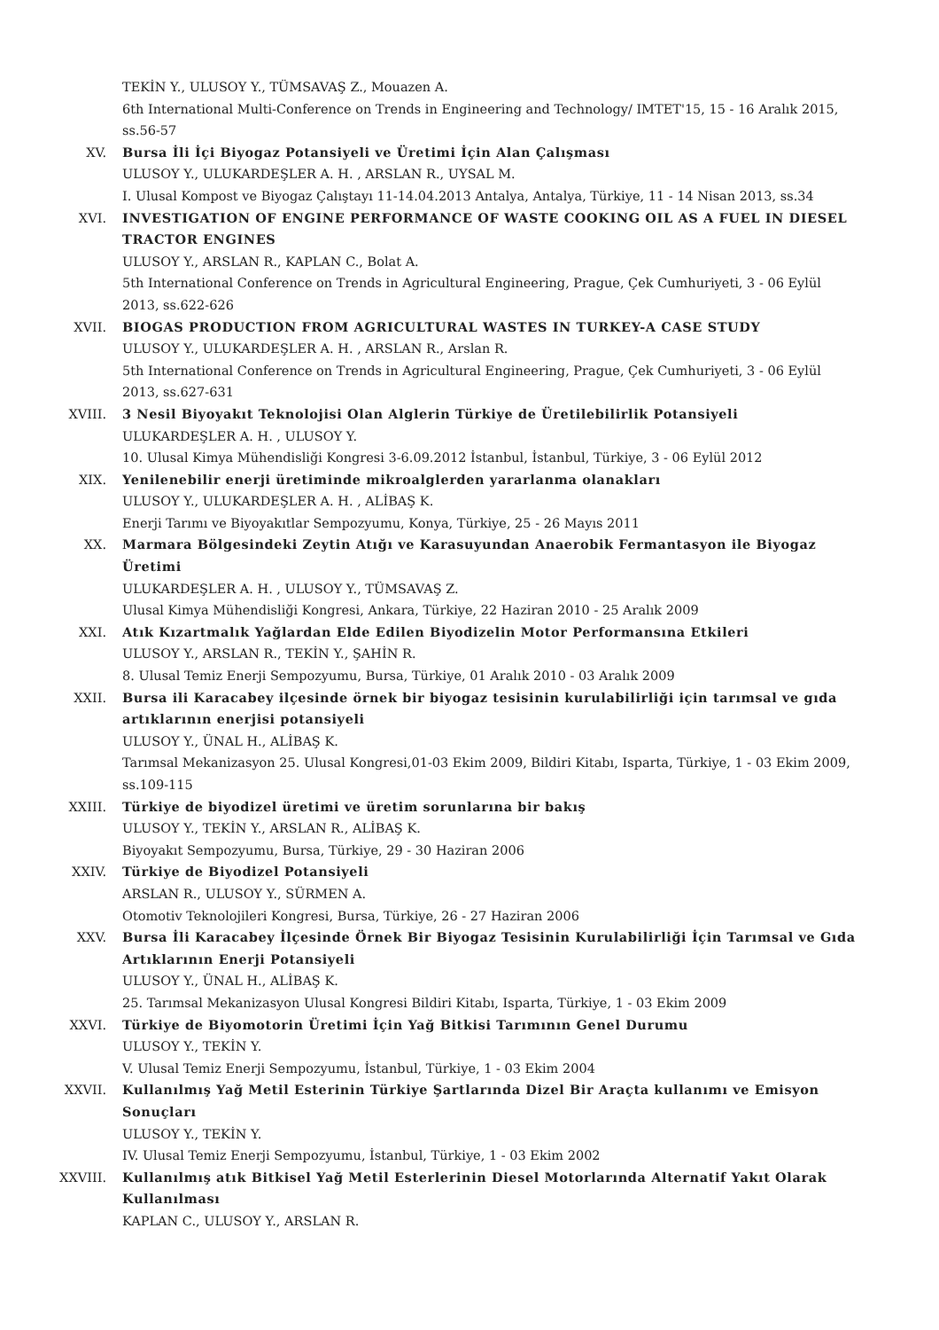TEKİN Y., ULUSOY Y., TÜMSAVAŞ Z., Mouazen A.
6th International Multi-Conference on Trends in Engineering and Technology/ IMTET'15, 15 - 16 Aralık 2015, ss.56-57
XV. Bursa İli İçi Biyogaz Potansiyeli ve Üretimi İçin Alan Çalışması
ULUSOY Y., ULUKARDEŞLER A. H. , ARSLAN R., UYSAL M.
I. Ulusal Kompost ve Biyogaz Çalıştayı 11-14.04.2013 Antalya, Antalya, Türkiye, 11 - 14 Nisan 2013, ss.34
XVI. INVESTIGATION OF ENGINE PERFORMANCE OF WASTE COOKING OIL AS A FUEL IN DIESEL TRACTOR ENGINES
ULUSOY Y., ARSLAN R., KAPLAN C., Bolat A.
5th International Conference on Trends in Agricultural Engineering, Prague, Çek Cumhuriyeti, 3 - 06 Eylül 2013, ss.622-626
XVII. BIOGAS PRODUCTION FROM AGRICULTURAL WASTES IN TURKEY-A CASE STUDY
ULUSOY Y., ULUKARDEŞLER A. H. , ARSLAN R., Arslan R.
5th International Conference on Trends in Agricultural Engineering, Prague, Çek Cumhuriyeti, 3 - 06 Eylül 2013, ss.627-631
XVIII. 3 Nesil Biyoyakıt Teknolojisi Olan Alglerin Türkiye de Üretilebilirlik Potansiyeli
ULUKARDEŞLER A. H. , ULUSOY Y.
10. Ulusal Kimya Mühendisliği Kongresi 3-6.09.2012 İstanbul, İstanbul, Türkiye, 3 - 06 Eylül 2012
XIX. Yenilenebilir enerji üretiminde mikroalglerden yararlanma olanakları
ULUSOY Y., ULUKARDEŞLER A. H. , ALİBAŞ K.
Enerji Tarımı ve Biyoyakıtlar Sempozyumu, Konya, Türkiye, 25 - 26 Mayıs 2011
XX. Marmara Bölgesindeki Zeytin Atığı ve Karasuyundan Anaerobik Fermantasyon ile Biyogaz Üretimi
ULUKARDEŞLER A. H. , ULUSOY Y., TÜMSAVAŞ Z.
Ulusal Kimya Mühendisliği Kongresi, Ankara, Türkiye, 22 Haziran 2010 - 25 Aralık 2009
XXI. Atık Kızartmalık Yağlardan Elde Edilen Biyodizelin Motor Performansına Etkileri
ULUSOY Y., ARSLAN R., TEKİN Y., ŞAHİN R.
8. Ulusal Temiz Enerji Sempozyumu, Bursa, Türkiye, 01 Aralık 2010 - 03 Aralık 2009
XXII. Bursa ili Karacabey ilçesinde örnek bir biyogaz tesisinin kurulabilirliği için tarımsal ve gıda artıklarının enerjisi potansiyeli
ULUSOY Y., ÜNAL H., ALİBAŞ K.
Tarımsal Mekanizasyon 25. Ulusal Kongresi,01-03 Ekim 2009, Bildiri Kitabı, Isparta, Türkiye, 1 - 03 Ekim 2009, ss.109-115
XXIII. Türkiye de biyodizel üretimi ve üretim sorunlarına bir bakış
ULUSOY Y., TEKİN Y., ARSLAN R., ALİBAŞ K.
Biyoyakıt Sempozyumu, Bursa, Türkiye, 29 - 30 Haziran 2006
XXIV. Türkiye de Biyodizel Potansiyeli
ARSLAN R., ULUSOY Y., SÜRMEN A.
Otomotiv Teknolojileri Kongresi, Bursa, Türkiye, 26 - 27 Haziran 2006
XXV. Bursa İli Karacabey İlçesinde Örnek Bir Biyogaz Tesisinin Kurulabilirliği İçin Tarımsal ve Gıda Artıklarının Enerji Potansiyeli
ULUSOY Y., ÜNAL H., ALİBAŞ K.
25. Tarımsal Mekanizasyon Ulusal Kongresi Bildiri Kitabı, Isparta, Türkiye, 1 - 03 Ekim 2009
XXVI. Türkiye de Biyomotorin Üretimi İçin Yağ Bitkisi Tarımının Genel Durumu
ULUSOY Y., TEKİN Y.
V. Ulusal Temiz Enerji Sempozyumu, İstanbul, Türkiye, 1 - 03 Ekim 2004
XXVII. Kullanılmış Yağ Metil Esterinin Türkiye Şartlarında Dizel Bir Araçta kullanımı ve Emisyon Sonuçları
ULUSOY Y., TEKİN Y.
IV. Ulusal Temiz Enerji Sempozyumu, İstanbul, Türkiye, 1 - 03 Ekim 2002
XXVIII. Kullanılmış atık Bitkisel Yağ Metil Esterlerinin Diesel Motorlarında Alternatif Yakıt Olarak Kullanılması
KAPLAN C., ULUSOY Y., ARSLAN R.